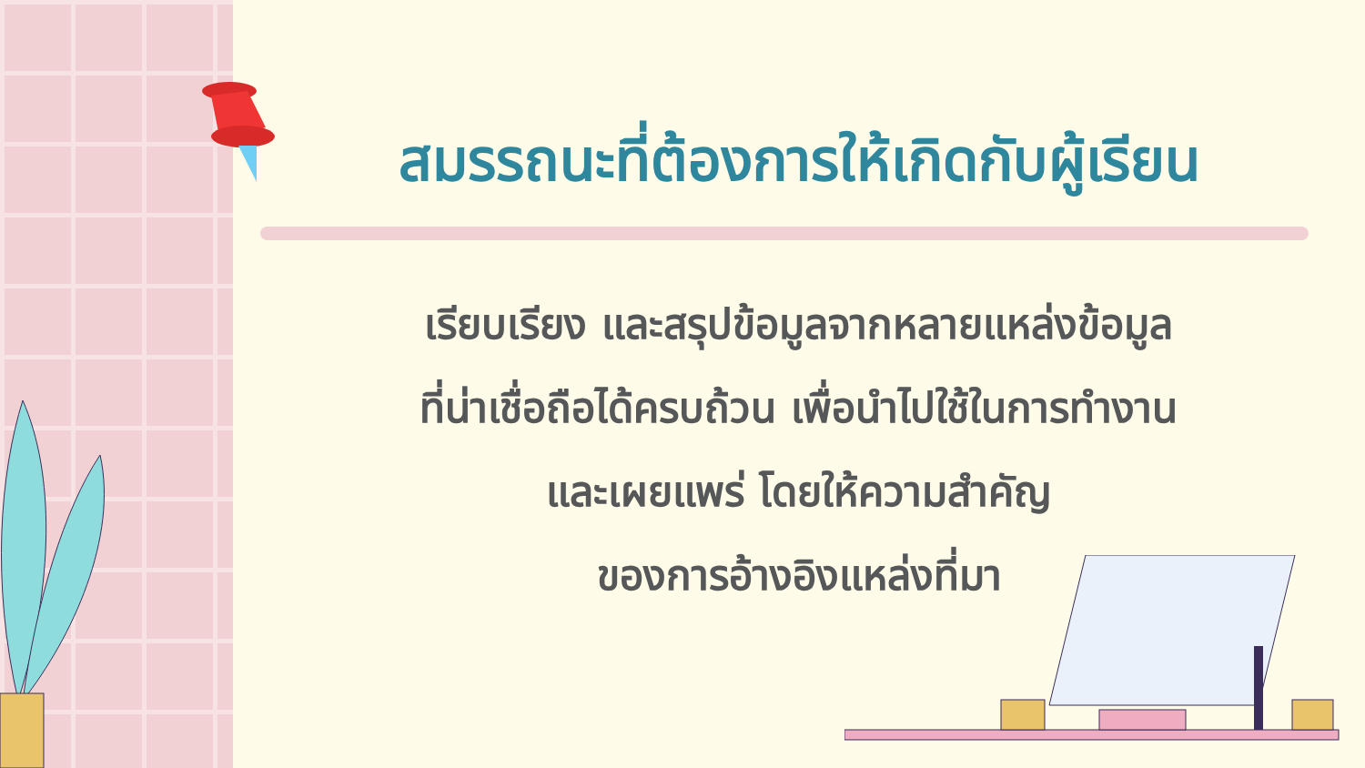สมรรถนะที่ต้องการให้เกิดกับผู้เรียน
เรียบเรียง และสรุปข้อมูลจากหลายแหล่งข้อมูล
ที่น่าเชื่อถือได้ครบถ้วน เพื่อนำไปใช้ในการทำงาน
และเผยแพร่ โดยให้ความสำคัญ
ของการอ้างอิงแหล่งที่มา